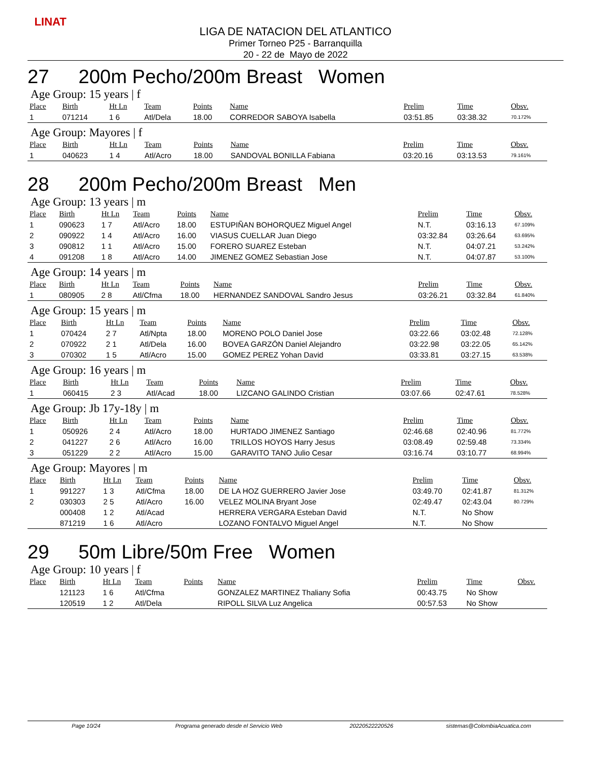LINAT
LIGA DE NATACION DEL ATLANTICO
Primer Torneo P25 - Barranquilla
20 - 22 de Mayo de 2022
27 200m Pecho/200m Breast Women
Age Group: 15 years | f
| Place | Birth | Ht Ln | Team | Points | Name | Prelim | Time | Obsv. |
| --- | --- | --- | --- | --- | --- | --- | --- | --- |
| 1 | 071214 | 1 6 | Atl/Dela | 18.00 | CORREDOR SABOYA Isabella | 03:51.85 | 03:38.32 | 70.172% |
Age Group: Mayores | f
| Place | Birth | Ht Ln | Team | Points | Name | Prelim | Time | Obsv. |
| --- | --- | --- | --- | --- | --- | --- | --- | --- |
| 1 | 040623 | 1 4 | Atl/Acro | 18.00 | SANDOVAL BONILLA Fabiana | 03:20.16 | 03:13.53 | 79.161% |
28 200m Pecho/200m Breast Men
Age Group: 13 years | m
| Place | Birth | Ht Ln | Team | Points | Name | Prelim | Time | Obsv. |
| --- | --- | --- | --- | --- | --- | --- | --- | --- |
| 1 | 090623 | 1 7 | Atl/Acro | 18.00 | ESTUPIÑAN BOHORQUEZ Miguel Angel | N.T. | 03:16.13 | 67.109% |
| 2 | 090922 | 1 4 | Atl/Acro | 16.00 | VIASUS CUELLAR Juan Diego | 03:32.84 | 03:26.64 | 63.695% |
| 3 | 090812 | 1 1 | Atl/Acro | 15.00 | FORERO SUAREZ Esteban | N.T. | 04:07.21 | 53.242% |
| 4 | 091208 | 1 8 | Atl/Acro | 14.00 | JIMENEZ GOMEZ Sebastian Jose | N.T. | 04:07.87 | 53.100% |
Age Group: 14 years | m
| Place | Birth | Ht Ln | Team | Points | Name | Prelim | Time | Obsv. |
| --- | --- | --- | --- | --- | --- | --- | --- | --- |
| 1 | 080905 | 2 8 | Atl/Cfma | 18.00 | HERNANDEZ SANDOVAL Sandro Jesus | 03:26.21 | 03:32.84 | 61.840% |
Age Group: 15 years | m
| Place | Birth | Ht Ln | Team | Points | Name | Prelim | Time | Obsv. |
| --- | --- | --- | --- | --- | --- | --- | --- | --- |
| 1 | 070424 | 2 7 | Atl/Npta | 18.00 | MORENO POLO Daniel Jose | 03:22.66 | 03:02.48 | 72.128% |
| 2 | 070922 | 2 1 | Atl/Dela | 16.00 | BOVEA GARZÓN Daniel Alejandro | 03:22.98 | 03:22.05 | 65.142% |
| 3 | 070302 | 1 5 | Atl/Acro | 15.00 | GOMEZ PEREZ Yohan David | 03:33.81 | 03:27.15 | 63.538% |
Age Group: 16 years | m
| Place | Birth | Ht Ln | Team | Points | Name | Prelim | Time | Obsv. |
| --- | --- | --- | --- | --- | --- | --- | --- | --- |
| 1 | 060415 | 2 3 | Atl/Acad | 18.00 | LIZCANO GALINDO Cristian | 03:07.66 | 02:47.61 | 78.528% |
Age Group: Jb 17y-18y | m
| Place | Birth | Ht Ln | Team | Points | Name | Prelim | Time | Obsv. |
| --- | --- | --- | --- | --- | --- | --- | --- | --- |
| 1 | 050926 | 2 4 | Atl/Acro | 18.00 | HURTADO JIMENEZ Santiago | 02:46.68 | 02:40.96 | 81.772% |
| 2 | 041227 | 2 6 | Atl/Acro | 16.00 | TRILLOS HOYOS Harry Jesus | 03:08.49 | 02:59.48 | 73.334% |
| 3 | 051229 | 2 2 | Atl/Acro | 15.00 | GARAVITO TANO Julio Cesar | 03:16.74 | 03:10.77 | 68.994% |
Age Group: Mayores | m
| Place | Birth | Ht Ln | Team | Points | Name | Prelim | Time | Obsv. |
| --- | --- | --- | --- | --- | --- | --- | --- | --- |
| 1 | 991227 | 1 3 | Atl/Cfma | 18.00 | DE LA HOZ GUERRERO Javier Jose | 03:49.70 | 02:41.87 | 81.312% |
| 2 | 030303 | 2 5 | Atl/Acro | 16.00 | VELEZ MOLINA Bryant Jose | 02:49.47 | 02:43.04 | 80.729% |
| | 000408 | 1 2 | Atl/Acad | | HERRERA VERGARA Esteban David | N.T. | No Show | |
| | 871219 | 1 6 | Atl/Acro | | LOZANO FONTALVO Miguel Angel | N.T. | No Show | |
29 50m Libre/50m Free Women
Age Group: 10 years | f
| Place | Birth | Ht Ln | Team | Points | Name | Prelim | Time | Obsv. |
| --- | --- | --- | --- | --- | --- | --- | --- | --- |
| | 121123 | 1 6 | Atl/Cfma | | GONZALEZ MARTINEZ Thaliany Sofia | 00:43.75 | No Show | |
| | 120519 | 1 2 | Atl/Dela | | RIPOLL SILVA Luz Angelica | 00:57.53 | No Show | |
Page 10/24 Programa generado desde el Servicio Web 20220522220526 sistemas@ColombiaAcuatica.com